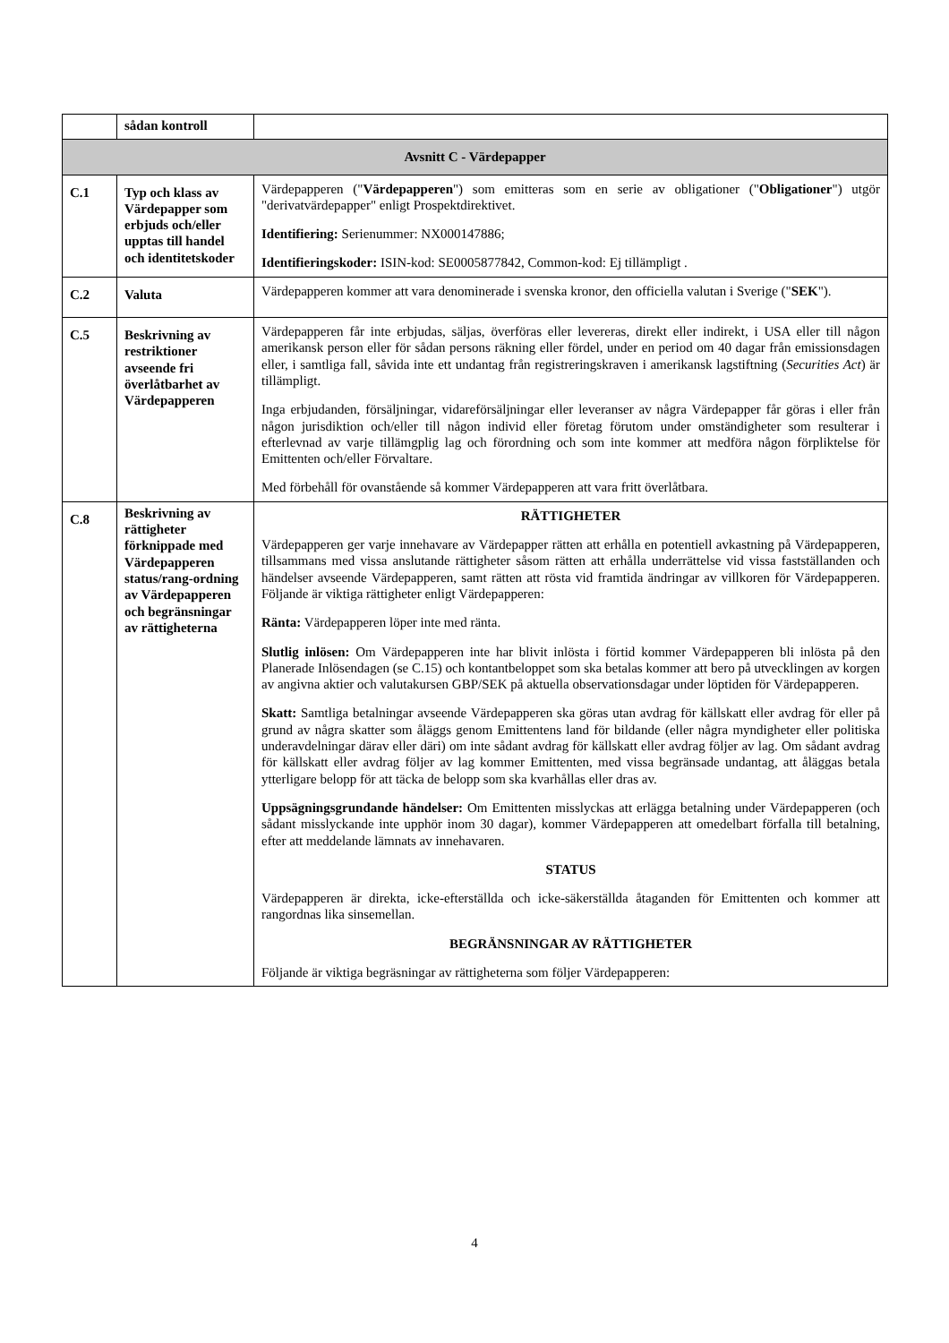| | sådan kontroll | |
| Avsnitt C - Värdepapper | | |
| C.1 | Typ och klass av Värdepapper som erbjuds och/eller upptas till handel och identitetskoder | Värdepapperen (" Värdepapperen ") som emitteras som en serie av obligationer (" Obligationer ") utgör "derivatvärdepapper" enligt Prospektdirektivet. Identifiering: Serienummer: NX000147886; Identifieringskoder: ISIN-kod: SE0005877842, Common-kod: Ej tillämpligt . |
| C.2 | Valuta | Värdepapperen kommer att vara denominerade i svenska kronor, den officiella valutan i Sverige (" SEK "). |
| C.5 | Beskrivning av restriktioner avseende fri överlåtbarhet av Värdepapperen | Värdepapperen får inte erbjudas, säljas, överföras eller levereras, direkt eller indirekt, i USA eller till någon amerikansk person eller för sådan persons räkning eller fördel, under en period om 40 dagar från emissionsdagen eller, i samtliga fall, såvida inte ett undantag från registreringskraven i amerikansk lagstiftning ( Securities Act ) är tillämpligt. Inga erbjudanden, försäljningar, vidareförsäljningar eller leveranser av några Värdepapper får göras i eller från någon jurisdiktion och/eller till någon individ eller företag förutom under omständigheter som resulterar i efterlevnad av varje tillämgplig lag och förordning och som inte kommer att medföra någon förpliktelse för Emittenten och/eller Förvaltare. Med förbehåll för ovanstående så kommer Värdepapperen att vara fritt överlåtbara. |
| C.8 | Beskrivning av rättigheter förknippade med Värdepapperen status/rang-ordning av Värdepapperen och begränsningar av rättigheterna | RÄTTIGHETER Värdepapperen ger varje innehavare av Värdepapper rätten att erhålla en potentiell avkastning på Värdepapperen, tillsammans med vissa anslutande rättigheter såsom rätten att erhålla underrättelse vid vissa fastställanden och händelser avseende Värdepapperen, samt rätten att rösta vid framtida ändringar av villkoren för Värdepapperen. Följande är viktiga rättigheter enligt Värdepapperen: Ränta: Värdepapperen löper inte med ränta. Slutlig inlösen: Om Värdepapperen inte har blivit inlösta i förtid kommer Värdepapperen bli inlösta på den Planerade Inlösendagen (se C.15) och kontantbeloppet som ska betalas kommer att bero på utvecklingen av korgen av angivna aktier och valutakursen GBP/SEK på aktuella observationsdagar under löptiden för Värdepapperen. Skatt: Samtliga betalningar avseende Värdepapperen ska göras utan avdrag för källskatt eller avdrag för eller på grund av några skatter som åläggs genom Emittentens land för bildande (eller några myndigheter eller politiska underavdelningar därav eller däri) om inte sådant avdrag för källskatt eller avdrag följer av lag. Om sådant avdrag för källskatt eller avdrag följer av lag kommer Emittenten, med vissa begränsade undantag, att åläggas betala ytterligare belopp för att täcka de belopp som ska kvarhållas eller dras av. Uppsägningsgrundande händelser: Om Emittenten misslyckas att erlägga betalning under Värdepapperen (och sådant misslyckande inte upphör inom 30 dagar), kommer Värdepapperen att omedelbart förfalla till betalning, efter att meddelande lämnats av innehavaren. STATUS Värdepapperen är direkta, icke-efterställda och icke-säkerställda åtaganden för Emittenten och kommer att rangordnas lika sinsemellan. BEGRÄNSNINGAR AV RÄTTIGHETER Följande är viktiga begräsningar av rättigheterna som följer Värdepapperen: |
4